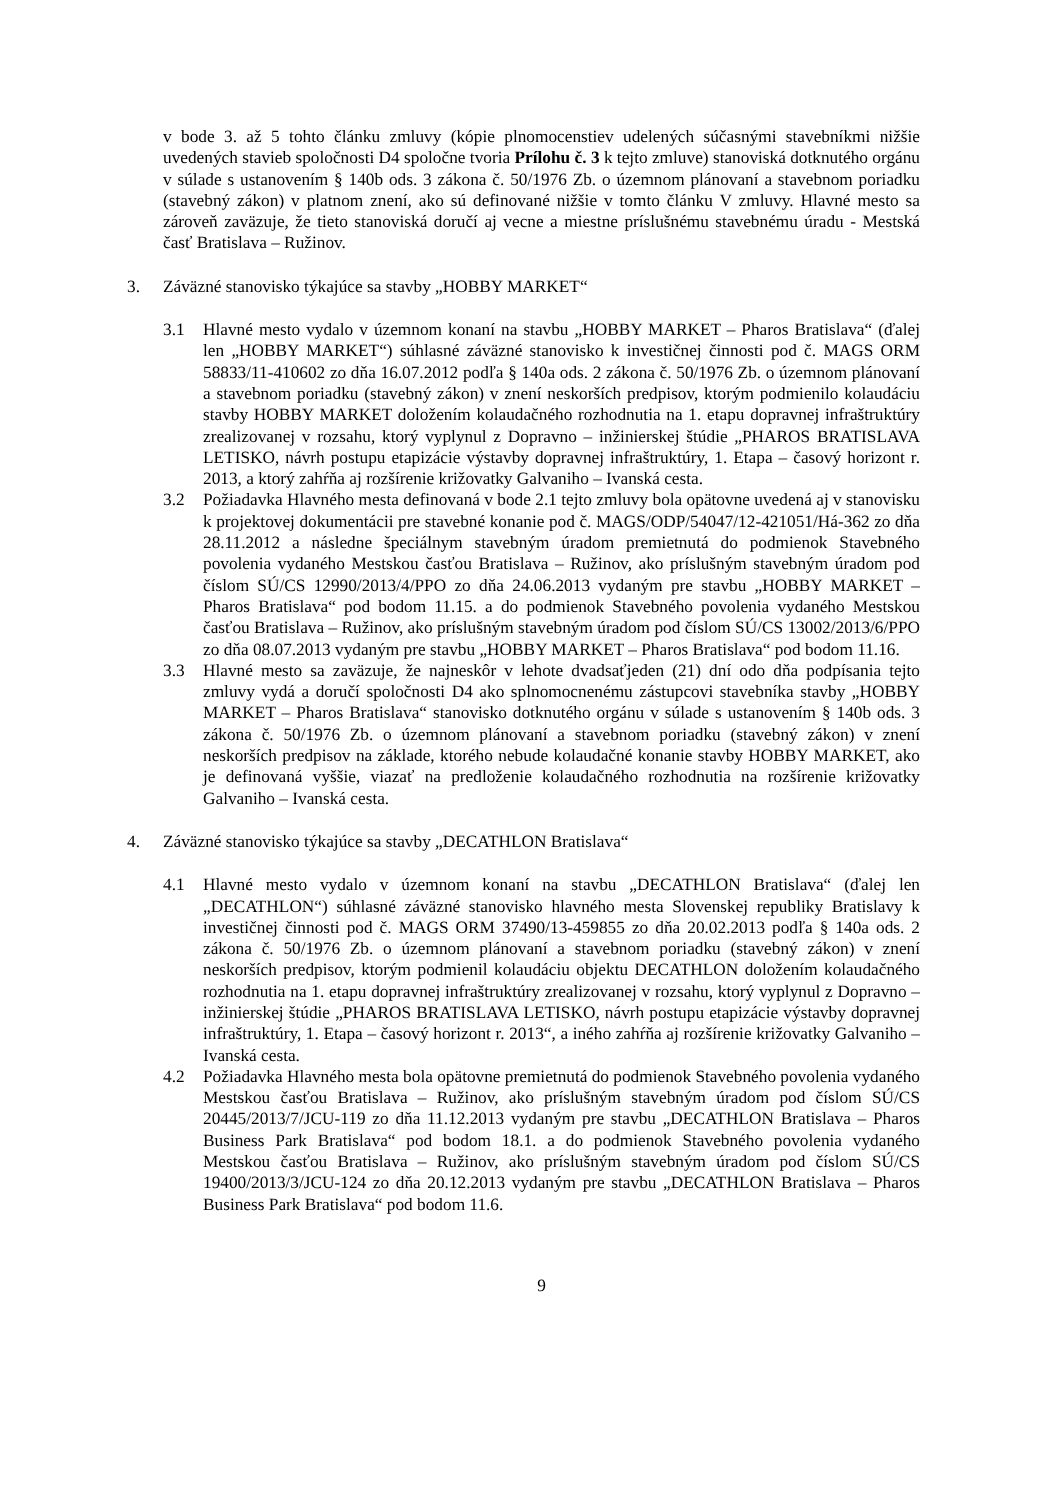v bode 3. až 5 tohto článku zmluvy (kópie plnomocenstiev udelených súčasnými stavebníkmi nižšie uvedených stavieb spoločnosti D4 spoločne tvoria Prílohu č. 3 k tejto zmluve) stanoviská dotknutého orgánu v súlade s ustanovením § 140b ods. 3 zákona č. 50/1976 Zb. o územnom plánovaní a stavebnom poriadku (stavebný zákon) v platnom znení, ako sú definované nižšie v tomto článku V zmluvy. Hlavné mesto sa zároveň zaväzuje, že tieto stanoviská doručí aj vecne a miestne príslušnému stavebnému úradu - Mestská časť Bratislava – Ružinov.
3. Záväzné stanovisko týkajúce sa stavby „HOBBY MARKET“
3.1 Hlavné mesto vydalo v územnom konaní na stavbu „HOBBY MARKET – Pharos Bratislava“ (ďalej len „HOBBY MARKET“) súhlasné záväzné stanovisko k investičnej činnosti pod č. MAGS ORM 58833/11-410602 zo dňa 16.07.2012 podľa § 140a ods. 2 zákona č. 50/1976 Zb. o územnom plánovaní a stavebnom poriadku (stavebný zákon) v znení neskorších predpisov, ktorým podmienilo kolaudáciu stavby HOBBY MARKET doložením kolaudačného rozhodnutia na 1. etapu dopravnej infraštruktúry zrealizovanej v rozsahu, ktorý vyplynul z Dopravno – inžinierskej štúdie „PHAROS BRATISLAVA LETISKO, návrh postupu etapizácie výstavby dopravnej infraštruktúry, 1. Etapa – časový horizont r. 2013, a ktorý zahŕňa aj rozšírenie križovatky Galvaniho – Ivanská cesta.
3.2 Požiadavka Hlavného mesta definovaná v bode 2.1 tejto zmluvy bola opätovne uvedená aj v stanovisku k projektovej dokumentácii pre stavebné konanie pod č. MAGS/ODP/54047/12-421051/Há-362 zo dňa 28.11.2012 a následne špeciálnym stavebným úradom premietnutá do podmienok Stavebného povolenia vydaného Mestskou časťou Bratislava – Ružinov, ako príslušným stavebným úradom pod číslom SÚ/CS 12990/2013/4/PPO zo dňa 24.06.2013 vydaným pre stavbu „HOBBY MARKET – Pharos Bratislava“ pod bodom 11.15. a do podmienok Stavebného povolenia vydaného Mestskou časťou Bratislava – Ružinov, ako príslušným stavebným úradom pod číslom SÚ/CS 13002/2013/6/PPO zo dňa 08.07.2013 vydaným pre stavbu „HOBBY MARKET – Pharos Bratislava“ pod bodom 11.16.
3.3 Hlavné mesto sa zaväzuje, že najneskôr v lehote dvadsaťjeden (21) dní odo dňa podpísania tejto zmluvy vydá a doručí spoločnosti D4 ako splnomocnenému zástupcovi stavebníka stavby „HOBBY MARKET – Pharos Bratislava“ stanovisko dotknutého orgánu v súlade s ustanovením § 140b ods. 3 zákona č. 50/1976 Zb. o územnom plánovaní a stavebnom poriadku (stavebný zákon) v znení neskorších predpisov na základe, ktorého nebude kolaudačné konanie stavby HOBBY MARKET, ako je definovaná vyššie, viazať na predloženie kolaudačného rozhodnutia na rozšírenie križovatky Galvaniho – Ivanská cesta.
4. Záväzné stanovisko týkajúce sa stavby „DECATHLON Bratislava“
4.1 Hlavné mesto vydalo v územnom konaní na stavbu „DECATHLON Bratislava“ (ďalej len „DECATHLON“) súhlasné záväzné stanovisko hlavného mesta Slovenskej republiky Bratislavy k investičnej činnosti pod č. MAGS ORM 37490/13-459855 zo dňa 20.02.2013 podľa § 140a ods. 2 zákona č. 50/1976 Zb. o územnom plánovaní a stavebnom poriadku (stavebný zákon) v znení neskorších predpisov, ktorým podmienil kolaudáciu objektu DECATHLON doložením kolaudačného rozhodnutia na 1. etapu dopravnej infraštruktúry zrealizovanej v rozsahu, ktorý vyplynul z Dopravno – inžinierskej štúdie „PHAROS BRATISLAVA LETISKO, návrh postupu etapizácie výstavby dopravnej infraštruktúry, 1. Etapa – časový horizont r. 2013“, a iného zahŕňa aj rozšírenie križovatky Galvaniho – Ivanská cesta.
4.2 Požiadavka Hlavného mesta bola opätovne premietnutá do podmienok Stavebného povolenia vydaného Mestskou časťou Bratislava – Ružinov, ako príslušným stavebným úradom pod číslom SÚ/CS 20445/2013/7/JCU-119 zo dňa 11.12.2013 vydaným pre stavbu „DECATHLON Bratislava – Pharos Business Park Bratislava“ pod bodom 18.1. a do podmienok Stavebného povolenia vydaného Mestskou časťou Bratislava – Ružinov, ako príslušným stavebným úradom pod číslom SÚ/CS 19400/2013/3/JCU-124 zo dňa 20.12.2013 vydaným pre stavbu „DECATHLON Bratislava – Pharos Business Park Bratislava“ pod bodom 11.6.
9